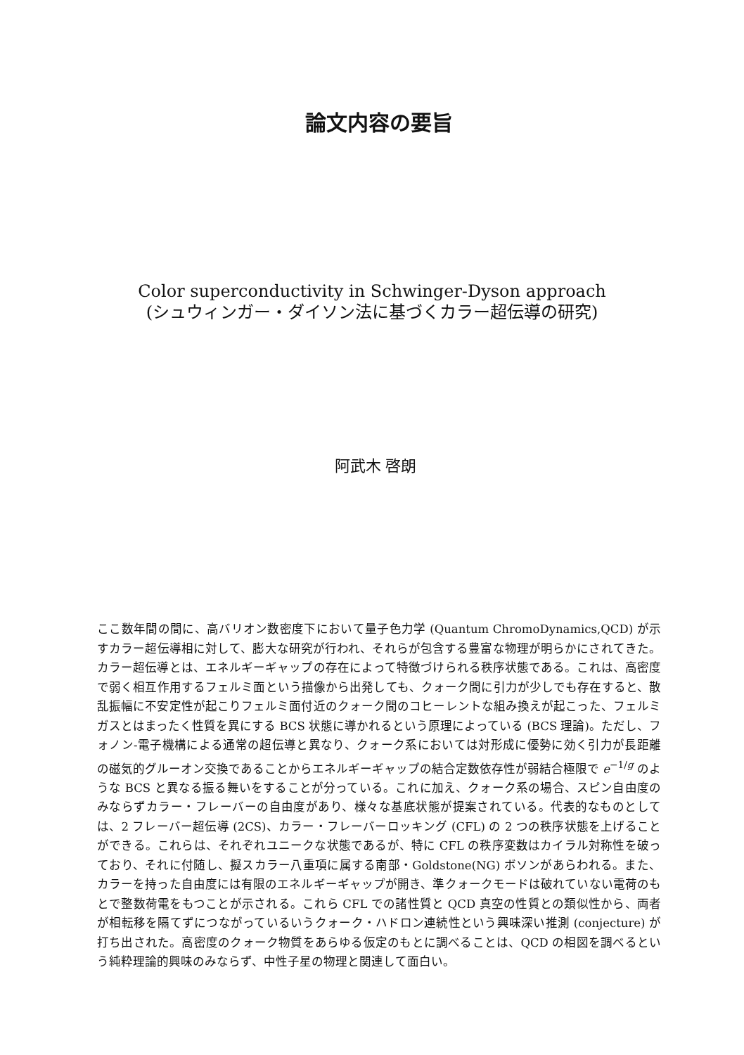論文内容の要旨
Color superconductivity in Schwinger-Dyson approach
(シュウィンガー・ダイソン法に基づくカラー超伝導の研究)
阿武木 啓朗
ここ数年間の間に、高バリオン数密度下において量子色力学 (Quantum ChromoDynamics,QCD) が示すカラー超伝導相に対して、膨大な研究が行われ、それらが包含する豊富な物理が明らかにされてきた。カラー超伝導とは、エネルギーギャップの存在によって特徴づけられる秩序状態である。これは、高密度で弱く相互作用するフェルミ面という描像から出発しても、クォーク間に引力が少しでも存在すると、散乱振幅に不安定性が起こりフェルミ面付近のクォーク間のコヒーレントな組み換えが起こった、フェルミガスとはまったく性質を異にする BCS 状態に導かれるという原理によっている (BCS 理論)。ただし、フォノン-電子機構による通常の超伝導と異なり、クォーク系においては対形成に優勢に効く引力が長距離の磁気的グルーオン交換であることからエネルギーギャップの結合定数依存性が弱結合極限で e<sup>−1/g</sup> のような BCS と異なる振る舞いをすることが分っている。これに加え、クォーク系の場合、スピン自由度のみならずカラー・フレーバーの自由度があり、様々な基底状態が提案されている。代表的なものとしては、2 フレーバー超伝導 (2CS)、カラー・フレーバーロッキング (CFL) の 2 つの秩序状態を上げることができる。これらは、それぞれユニークな状態であるが、特に CFL の秩序変数はカイラル対称性を破っており、それに付随し、擬スカラー八重項に属する南部・Goldstone(NG) ボソンがあらわれる。また、カラーを持った自由度には有限のエネルギーギャップが開き、準クォークモードは破れていない電荷のもとで整数荷電をもつことが示される。これら CFL での諸性質と QCD 真空の性質との類似性から、両者が相転移を隔てずにつながっているいうクォーク・ハドロン連続性という興味深い推測 (conjecture) が打ち出された。高密度のクォーク物質をあらゆる仮定のもとに調べることは、QCD の相図を調べるという純粋理論的興味のみならず、中性子星の物理と関連して面白い。